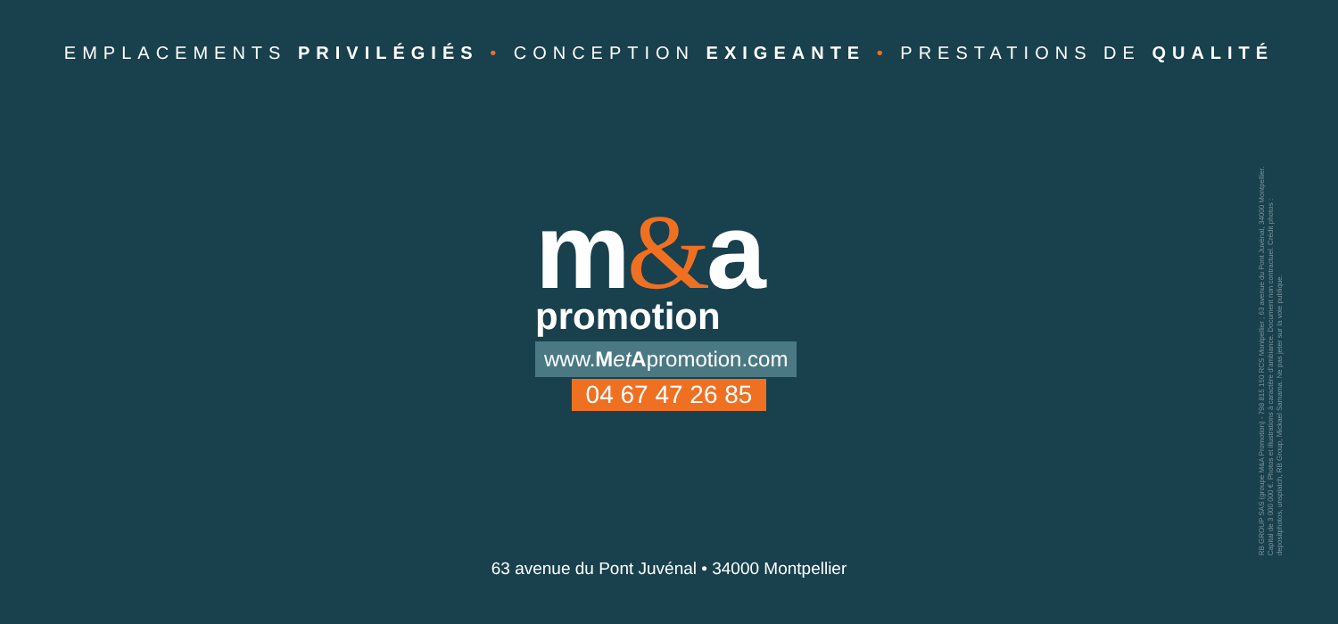EMPLACEMENTS PRIVILÉGIÉS • CONCEPTION EXIGEANTE • PRESTATIONS DE QUALITÉ
m&a
promotion
www.Met Apromotion.com
04 67 47 26 85
63 avenue du Pont Juvénal • 34000 Montpellier
RB GROUP SAS (groupe M&A Promotion) - 798 815 150 RCS Montpellier ; 63 avenue du Pont Juvénal, 34000 Montpellier.
Capital de 3 000 000 €. Photos et illustrations à caractère d'ambiance. Document non contractuel. Crédit photos :
depositphotos, unsplatch, RB Group, Mickael Samama. Ne pas jeter sur la voie publique.